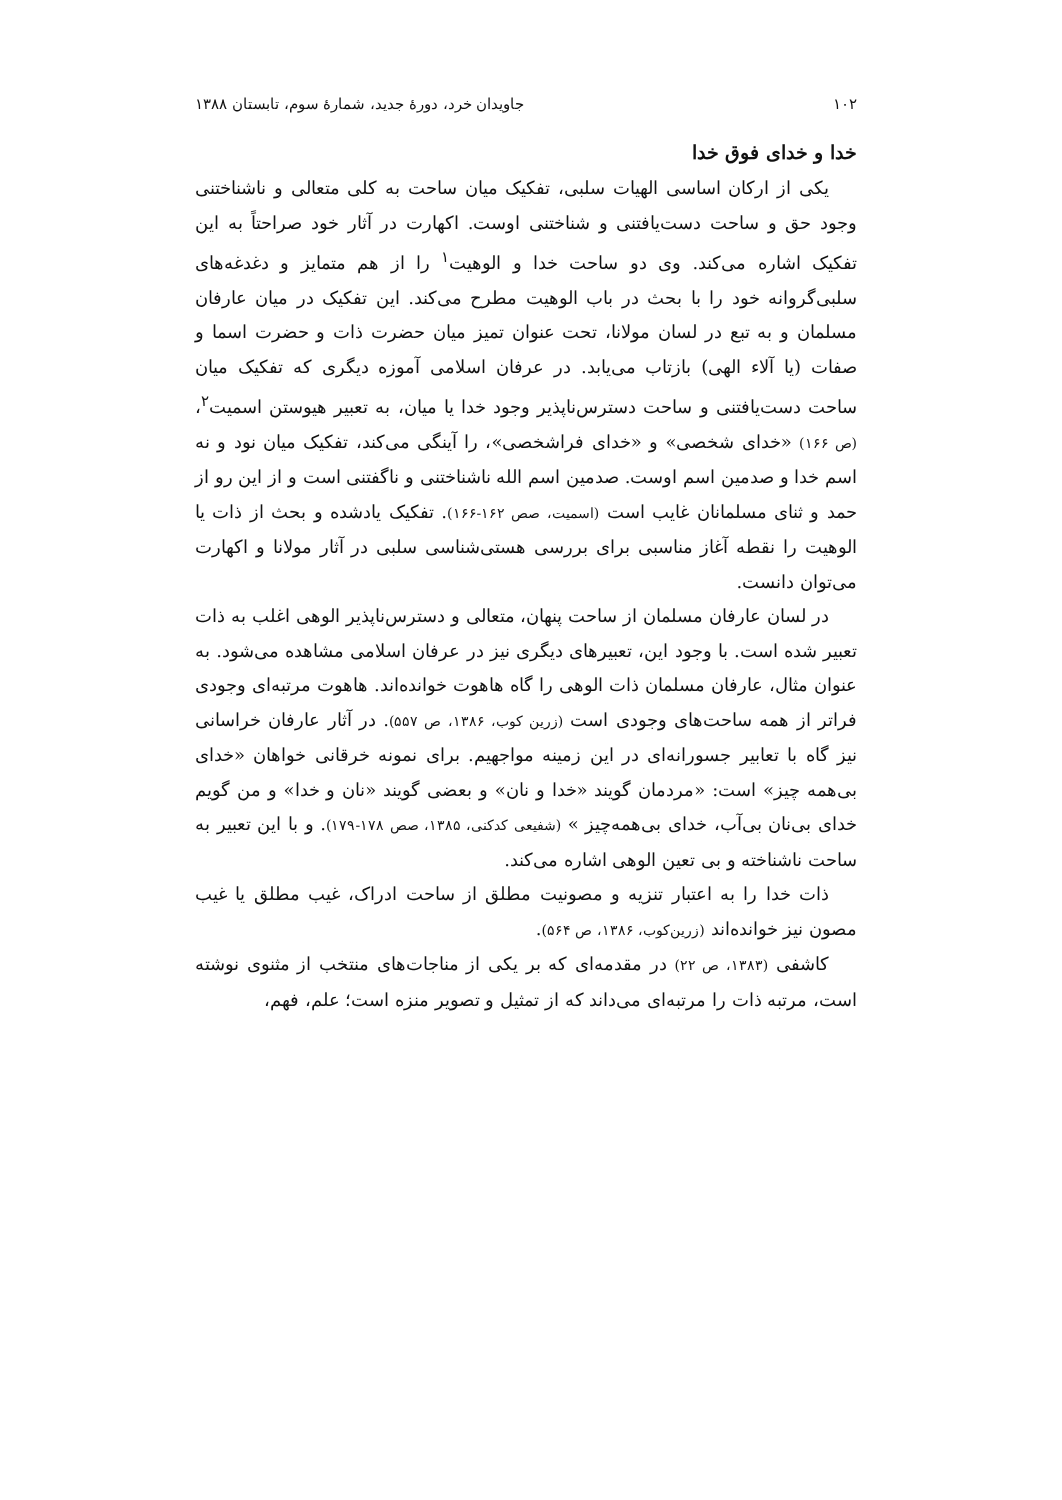۱۰۲ جاویدان خرد، دورهٔ جدید، شمارهٔ سوم، تابستان ۱۳۸۸
خدا و خدای فوق خدا
یکی از ارکان اساسی الهیات سلبی، تفکیک میان ساحت به کلی متعالی و ناشناختنی وجود حق و ساحت دست‌یافتنی و شناختنی اوست. اکهارت در آثار خود صراحتاً به این تفکیک اشاره می‌کند. وی دو ساحت خدا و الوهیت<sup>۱</sup> را از هم متمایز و دغدغه‌های سلبی‌گروانه خود را با بحث در باب الوهیت مطرح می‌کند. این تفکیک در میان عارفان مسلمان و به تبع در لسان مولانا، تحت عنوان تمیز میان حضرت ذات و حضرت اسما و صفات (یا آلاء الهی) بازتاب می‌یابد. در عرفان اسلامی آموزه دیگری که تفکیک میان ساحت دست‌یافتنی و ساحت دسترس‌ناپذیر وجود خدا یا میان، به تعبیر هیوستن اسمیت<sup>۲</sup>، (ص ۱۶۶) «خدای شخصی» و «خدای فراشخصی»، را آینگی می‌کند، تفکیک میان نود و نه اسم خدا و صدمین اسم اوست. صدمین اسم الله ناشناختنی و ناگفتنی است و از این رو از حمد و ثنای مسلمانان غایب است (اسمیت، صص ۱۶۲-۱۶۶). تفکیک یادشده و بحث از ذات یا الوهیت را نقطه آغاز مناسبی برای بررسی هستی‌شناسی سلبی در آثار مولانا و اکهارت می‌توان دانست.
در لسان عارفان مسلمان از ساحت پنهان، متعالی و دسترس‌ناپذیر الوهی اغلب به ذات تعبیر شده است. با وجود این، تعبیرهای دیگری نیز در عرفان اسلامی مشاهده می‌شود. به عنوان مثال، عارفان مسلمان ذات الوهی را گاه هاهوت خوانده‌اند. هاهوت مرتبه‌ای وجودی فراتر از همه ساحت‌های وجودی است (زرین کوب، ۱۳۸۶، ص ۵۵۷). در آثار عارفان خراسانی نیز گاه با تعابیر جسورانه‌ای در این زمینه مواجهیم. برای نمونه خرقانی خواهان «خدای بی‌همه چیز» است: «مردمان گویند «خدا و نان» و بعضی گویند «نان و خدا» و من گویم خدای بی‌نان بی‌آب، خدای بی‌همه‌چیز » (شفیعی کدکنی، ۱۳۸۵، صص ۱۷۸-۱۷۹). و با این تعبیر به ساحت ناشناخته و بی تعین الوهی اشاره می‌کند.
ذات خدا را به اعتبار تنزیه و مصونیت مطلق از ساحت ادراک، غیب مطلق یا غیب مصون نیز خوانده‌اند (زرین‌کوب، ۱۳۸۶، ص ۵۶۴).
کاشفی (۱۳۸۳، ص ۲۲) در مقدمه‌ای که بر یکی از مناجات‌های منتخب از مثنوی نوشته است، مرتبه ذات را مرتبه‌ای می‌داند که از تمثیل و تصویر منزه است؛ علم، فهم،